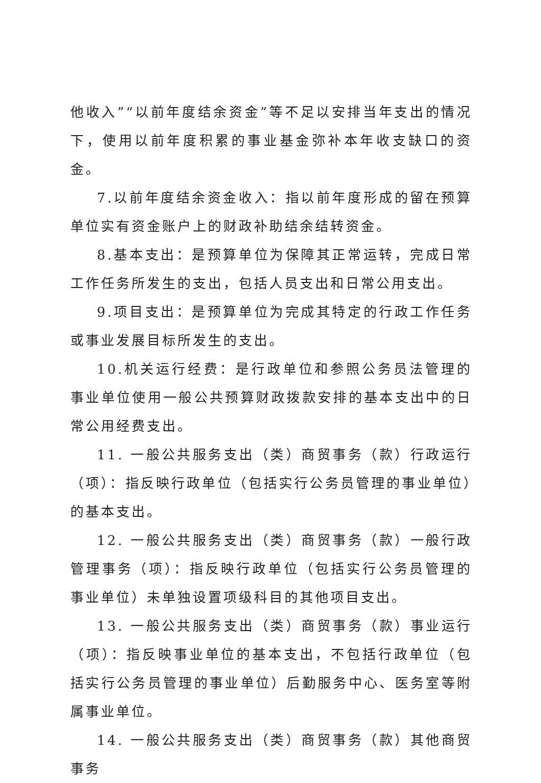他收入”“以前年度结余资金”等不足以安排当年支出的情况下，使用以前年度积累的事业基金弥补本年收支缺口的资金。
7.以前年度结余资金收入：指以前年度形成的留在预算单位实有资金账户上的财政补助结余结转资金。
8.基本支出：是预算单位为保障其正常运转，完成日常工作任务所发生的支出，包括人员支出和日常公用支出。
9.项目支出：是预算单位为完成其特定的行政工作任务或事业发展目标所发生的支出。
10.机关运行经费：是行政单位和参照公务员法管理的事业单位使用一般公共预算财政拨款安排的基本支出中的日常公用经费支出。
11. 一般公共服务支出（类）商贸事务（款）行政运行（项）：指反映行政单位（包括实行公务员管理的事业单位）的基本支出。
12. 一般公共服务支出（类）商贸事务（款）一般行政管理事务（项）：指反映行政单位（包括实行公务员管理的事业单位）未单独设置项级科目的其他项目支出。
13. 一般公共服务支出（类）商贸事务（款）事业运行（项）：指反映事业单位的基本支出，不包括行政单位（包括实行公务员管理的事业单位）后勤服务中心、医务室等附属事业单位。
14. 一般公共服务支出（类）商贸事务（款）其他商贸事务